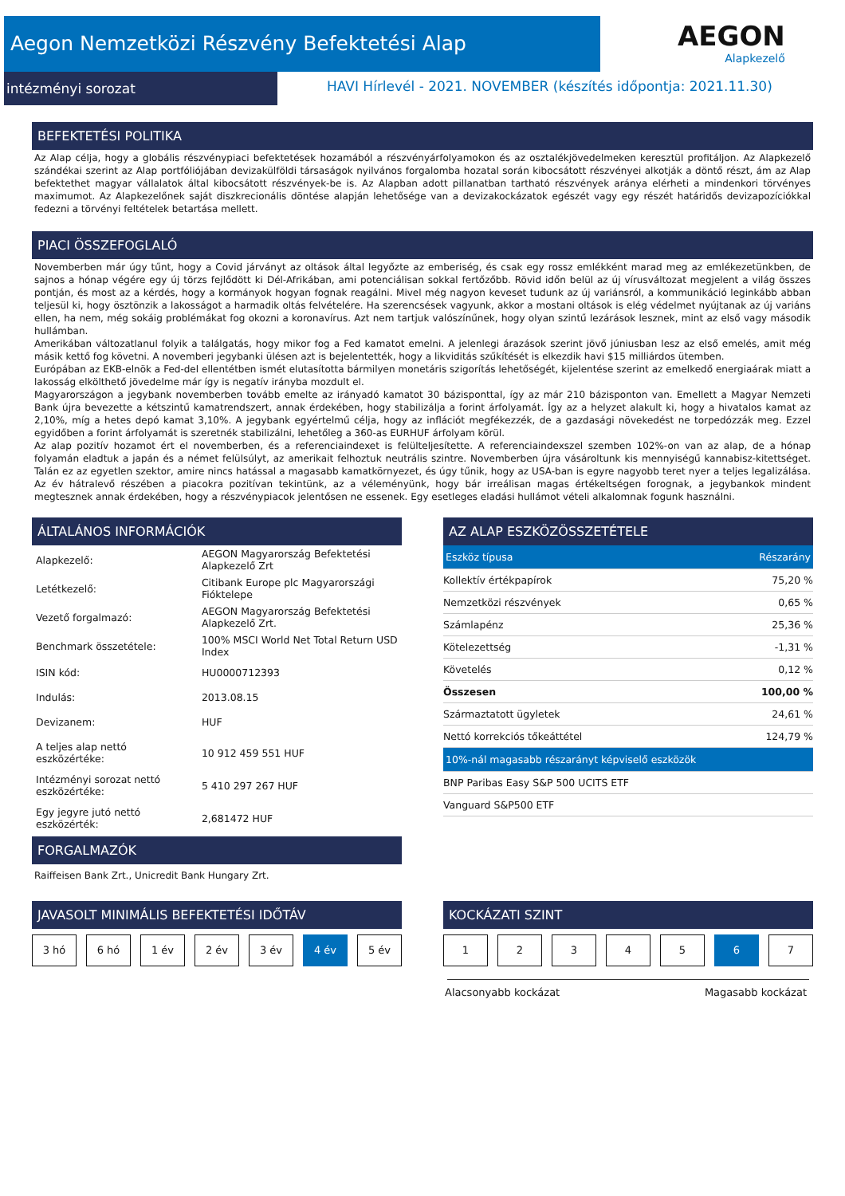Aegon Nemzetközi Részvény Befektetési Alap
intézményi sorozat
AEGON
Alapkezelő
HAVI Hírlevél - 2021. NOVEMBER (készítés időpontja: 2021.11.30)
BEFEKTETÉSI POLITIKA
Az Alap célja, hogy a globális részvénypiaci befektetések hozamából a részvényárfolyamokon és az osztalékjövedelmeken keresztül profitáljon. Az Alapkezelő szándékai szerint az Alap portfóliójában devizakülföldi társaságok nyilvános forgalomba hozatal során kibocsátott részvényei alkotják a döntő részt, ám az Alap befektethet magyar vállalatok által kibocsátott részvények-be is. Az Alapban adott pillanatban tartható részvények aránya elérheti a mindenkori törvényes maximumot. Az Alapkezelőnek saját diszkrecionális döntése alapján lehetősége van a devizakockázatok egészét vagy egy részét határidős devizapozíciókkal fedezni a törvényi feltételek betartása mellett.
PIACI ÖSSZEFOGLALÓ
Novemberben már úgy tűnt, hogy a Covid járványt az oltások által legyőzte az emberiség, és csak egy rossz emlékként marad meg az emlékezetünkben, de sajnos a hónap végére egy új törzs fejlődött ki Dél-Afrikában, ami potenciálisan sokkal fertőzőbb. Rövid időn belül az új vírusváltozat megjelent a világ összes pontján, és most az a kérdés, hogy a kormányok hogyan fognak reagálni. Mivel még nagyon keveset tudunk az új variánsról, a kommunikáció leginkább abban teljesül ki, hogy ösztönzik a lakosságot a harmadik oltás felvételére. Ha szerencsések vagyunk, akkor a mostani oltások is elég védelmet nyújtanak az új variáns ellen, ha nem, még sokáig problémákat fog okozni a koronavírus. Azt nem tartjuk valószínűnek, hogy olyan szintű lezárások lesznek, mint az első vagy második hullámban.
Amerikában változatlanul folyik a találgatás, hogy mikor fog a Fed kamatot emelni. A jelenlegi árazások szerint jövő júniusban lesz az első emelés, amit még másik kettő fog követni. A novemberi jegybanki ülésen azt is bejelentették, hogy a likviditás szűkítését is elkezdik havi $15 milliárdos ütemben.
Európában az EKB-elnök a Fed-del ellentétben ismét elutasította bármilyen monetáris szigorítás lehetőségét, kijelentése szerint az emelkedő energiaárak miatt a lakosság elkölthető jövedelme már így is negatív irányba mozdult el.
Magyarországon a jegybank novemberben tovább emelte az irányadó kamatot 30 bázisponttal, így az már 210 bázisponton van. Emellett a Magyar Nemzeti Bank újra bevezette a kétszintű kamatrendszert, annak érdekében, hogy stabilizálja a forint árfolyamát. Így az a helyzet alakult ki, hogy a hivatalos kamat az 2,10%, míg a hetes depó kamat 3,10%. A jegybank egyértelmű célja, hogy az inflációt megfékezzék, de a gazdasági növekedést ne torpedózzák meg. Ezzel egyidőben a forint árfolyamát is szeretnék stabilizálni, lehetőleg a 360-as EURHUF árfolyam körül.
Az alap pozitív hozamot ért el novemberben, és a referenciaindexet is felülteljesítette. A referenciaindexszel szemben 102%-on van az alap, de a hónap folyamán eladtuk a japán és a német felülsúlyt, az amerikait felhoztuk neutrális szintre. Novemberben újra vásároltunk kis mennyiségű kannabisz-kitettséget. Talán ez az egyetlen szektor, amire nincs hatással a magasabb kamatkörnyezet, és úgy tűnik, hogy az USA-ban is egyre nagyobb teret nyer a teljes legalizálása. Az év hátralevő részében a piacokra pozitívan tekintünk, az a véleményünk, hogy bár irreálisan magas értékeltségen forognak, a jegybankok mindent megtesznek annak érdekében, hogy a részvénypiacok jelentősen ne essenek. Egy esetleges eladási hullámot vételi alkalomnak fogunk használni.
ÁLTALÁNOS INFORMÁCIÓK
| Alapkezelő: | AEGON Magyarország Befektetési Alapkezelő Zrt |
| Letétkezelő: | Citibank Europe plc Magyarországi Fióktelepe |
| Vezető forgalmazó: | AEGON Magyarország Befektetési Alapkezelő Zrt. |
| Benchmark összetétele: | 100% MSCI World Net Total Return USD Index |
| ISIN kód: | HU0000712393 |
| Indulás: | 2013.08.15 |
| Devizanem: | HUF |
| A teljes alap nettó eszközértéke: | 10 912 459 551 HUF |
| Intézményi sorozat nettó eszközértéke: | 5 410 297 267 HUF |
| Egy jegyre jutó nettó eszközérték: | 2,681472 HUF |
FORGALMAZÓK
Raiffeisen Bank Zrt., Unicredit Bank Hungary Zrt.
AZ ALAP ESZKÖZÖSSZETÉTELE
| Eszköz típusa | Részarány |
| Kollektív értékpapírok | 75,20 % |
| Nemzetközi részvények | 0,65 % |
| Számlapénz | 25,36 % |
| Kötelezettség | -1,31 % |
| Követelés | 0,12 % |
| Összesen | 100,00 % |
| Származtatott ügyletek | 24,61 % |
| Nettó korrekciós tőkeáttétel | 124,79 % |
| 10%-nál magasabb részarányt képviselő eszközök | |
| BNP Paribas Easy S&P 500 UCITS ETF | |
| Vanguard S&P500 ETF | |
JAVASOLT MINIMÁLIS BEFEKTETÉSI IDŐTÁV
3 hó 6 hó 1 év 2 év 3 év 4 év 5 év
KOCKÁZATI SZINT
1 2 3 4 5 6 7
Alacsonyabb kockázat Magasabb kockázat